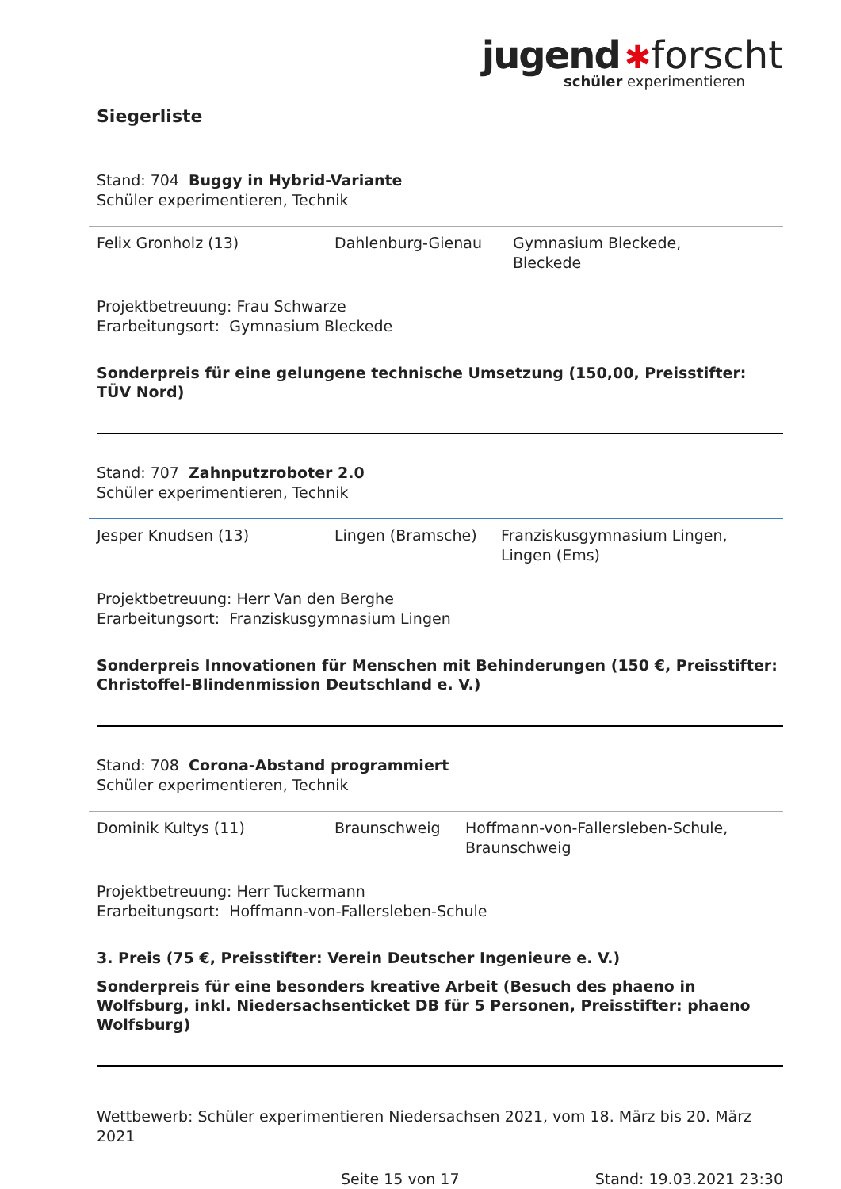jugend ✱forscht
schüler experimentieren
Siegerliste
Stand: 704 Buggy in Hybrid-Variante
Schüler experimentieren, Technik
| Felix Gronholz (13) | Dahlenburg-Gienau | Gymnasium Bleckede, Bleckede |
Projektbetreuung: Frau Schwarze
Erarbeitungsort: Gymnasium Bleckede
Sonderpreis für eine gelungene technische Umsetzung (150,00, Preisstifter: TÜV Nord)
Stand: 707 Zahnputzroboter 2.0
Schüler experimentieren, Technik
| Jesper Knudsen (13) | Lingen (Bramsche) | Franziskusgymnasium Lingen, Lingen (Ems) |
Projektbetreuung: Herr Van den Berghe
Erarbeitungsort: Franziskusgymnasium Lingen
Sonderpreis Innovationen für Menschen mit Behinderungen (150 €, Preisstifter: Christoffel-Blindenmission Deutschland e. V.)
Stand: 708 Corona-Abstand programmiert
Schüler experimentieren, Technik
| Dominik Kultys (11) | Braunschweig | Hoffmann-von-Fallersleben-Schule, Braunschweig |
Projektbetreuung: Herr Tuckermann
Erarbeitungsort: Hoffmann-von-Fallersleben-Schule
3. Preis (75 €, Preisstifter: Verein Deutscher Ingenieure e. V.)
Sonderpreis für eine besonders kreative Arbeit (Besuch des phaeno in Wolfsburg, inkl. Niedersachsenticket DB für 5 Personen, Preisstifter: phaeno Wolfsburg)
Wettbewerb: Schüler experimentieren Niedersachsen 2021, vom 18. März bis 20. März 2021
Seite 15 von 17 Stand: 19.03.2021 23:30